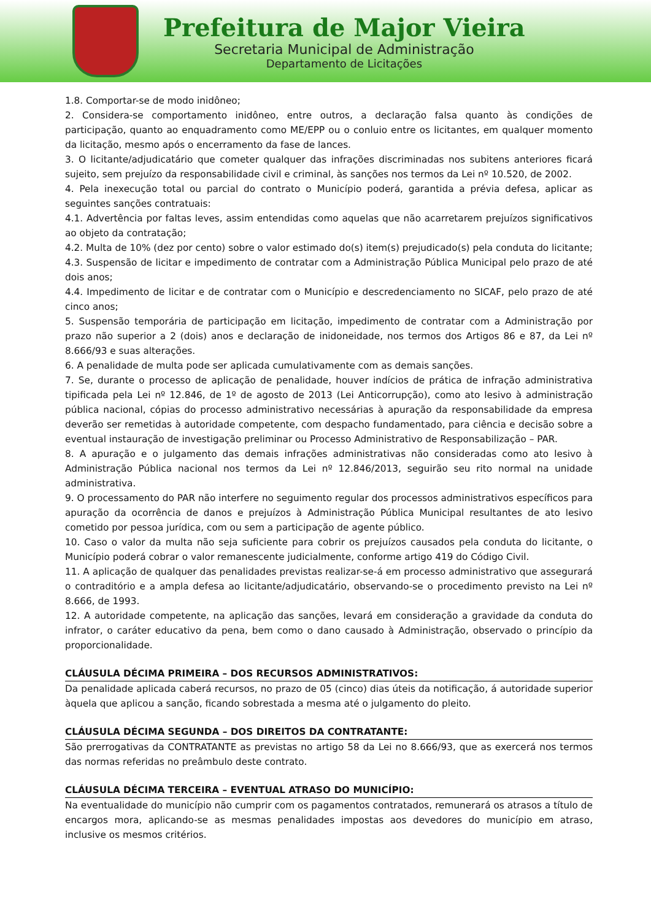Prefeitura de Major Vieira
Secretaria Municipal de Administração
Departamento de Licitações
1.8. Comportar-se de modo inidôneo;
2. Considera-se comportamento inidôneo, entre outros, a declaração falsa quanto às condições de participação, quanto ao enquadramento como ME/EPP ou o conluio entre os licitantes, em qualquer momento da licitação, mesmo após o encerramento da fase de lances.
3. O licitante/adjudicatário que cometer qualquer das infrações discriminadas nos subitens anteriores ficará sujeito, sem prejuízo da responsabilidade civil e criminal, às sanções nos termos da Lei nº 10.520, de 2002.
4. Pela inexecução total ou parcial do contrato o Município poderá, garantida a prévia defesa, aplicar as seguintes sanções contratuais:
4.1. Advertência por faltas leves, assim entendidas como aquelas que não acarretarem prejuízos significativos ao objeto da contratação;
4.2. Multa de 10% (dez por cento) sobre o valor estimado do(s) item(s) prejudicado(s) pela conduta do licitante;
4.3. Suspensão de licitar e impedimento de contratar com a Administração Pública Municipal pelo prazo de até dois anos;
4.4. Impedimento de licitar e de contratar com o Município e descredenciamento no SICAF, pelo prazo de até cinco anos;
5. Suspensão temporária de participação em licitação, impedimento de contratar com a Administração por prazo não superior a 2 (dois) anos e declaração de inidoneidade, nos termos dos Artigos 86 e 87, da Lei nº 8.666/93 e suas alterações.
6. A penalidade de multa pode ser aplicada cumulativamente com as demais sanções.
7. Se, durante o processo de aplicação de penalidade, houver indícios de prática de infração administrativa tipificada pela Lei nº 12.846, de 1º de agosto de 2013 (Lei Anticorrupção), como ato lesivo à administração pública nacional, cópias do processo administrativo necessárias à apuração da responsabilidade da empresa deverão ser remetidas à autoridade competente, com despacho fundamentado, para ciência e decisão sobre a eventual instauração de investigação preliminar ou Processo Administrativo de Responsabilização – PAR.
8. A apuração e o julgamento das demais infrações administrativas não consideradas como ato lesivo à Administração Pública nacional nos termos da Lei nº 12.846/2013, seguirão seu rito normal na unidade administrativa.
9. O processamento do PAR não interfere no seguimento regular dos processos administrativos específicos para apuração da ocorrência de danos e prejuízos à Administração Pública Municipal resultantes de ato lesivo cometido por pessoa jurídica, com ou sem a participação de agente público.
10. Caso o valor da multa não seja suficiente para cobrir os prejuízos causados pela conduta do licitante, o Município poderá cobrar o valor remanescente judicialmente, conforme artigo 419 do Código Civil.
11. A aplicação de qualquer das penalidades previstas realizar-se-á em processo administrativo que assegurará o contraditório e a ampla defesa ao licitante/adjudicatário, observando-se o procedimento previsto na Lei nº 8.666, de 1993.
12. A autoridade competente, na aplicação das sanções, levará em consideração a gravidade da conduta do infrator, o caráter educativo da pena, bem como o dano causado à Administração, observado o princípio da proporcionalidade.
CLÁUSULA DÉCIMA PRIMEIRA – DOS RECURSOS ADMINISTRATIVOS:
Da penalidade aplicada caberá recursos, no prazo de 05 (cinco) dias úteis da notificação, á autoridade superior àquela que aplicou a sanção, ficando sobrestada a mesma até o julgamento do pleito.
CLÁUSULA DÉCIMA SEGUNDA – DOS DIREITOS DA CONTRATANTE:
São prerrogativas da CONTRATANTE as previstas no artigo 58 da Lei no 8.666/93, que as exercerá nos termos das normas referidas no preâmbulo deste contrato.
CLÁUSULA DÉCIMA TERCEIRA – EVENTUAL ATRASO DO MUNICÍPIO:
Na eventualidade do município não cumprir com os pagamentos contratados, remunerará os atrasos a título de encargos mora, aplicando-se as mesmas penalidades impostas aos devedores do município em atraso, inclusive os mesmos critérios.